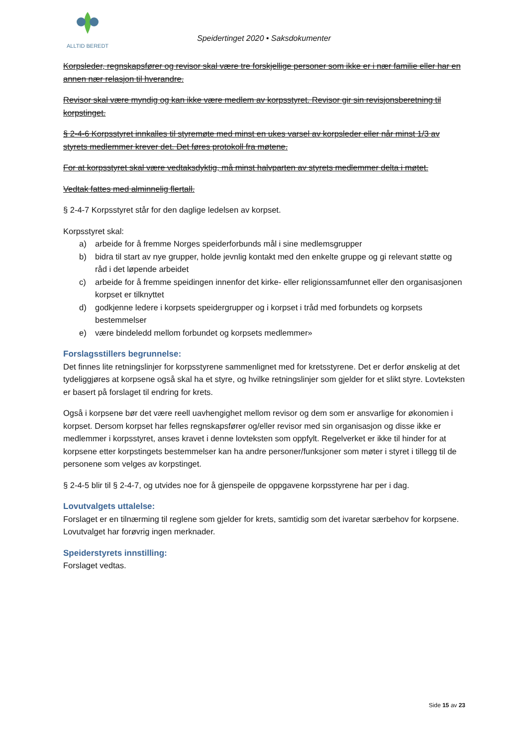ALLTID BEREDT
Speidertinget 2020 • Saksdokumenter
Korpsleder, regnskapsfører og revisor skal være tre forskjellige personer som ikke er i nær familie eller har en annen nær relasjon til hverandre.
Revisor skal være myndig og kan ikke være medlem av korpsstyret. Revisor gir sin revisjonsberetning til korpstinget.
§ 2-4-6 Korpsstyret innkalles til styremøte med minst en ukes varsel av korpsleder eller når minst 1/3 av styrets medlemmer krever det. Det føres protokoll fra møtene.
For at korpsstyret skal være vedtaksdyktig, må minst halvparten av styrets medlemmer delta i møtet.
Vedtak fattes med alminnelig flertall.
§ 2-4-7 Korpsstyret står for den daglige ledelsen av korpset.
Korpsstyret skal:
a) arbeide for å fremme Norges speiderforbunds mål i sine medlemsgrupper
b) bidra til start av nye grupper, holde jevnlig kontakt med den enkelte gruppe og gi relevant støtte og råd i det løpende arbeidet
c) arbeide for å fremme speidingen innenfor det kirke- eller religionssamfunnet eller den organisasjonen korpset er tilknyttet
d) godkjenne ledere i korpsets speidergrupper og i korpset i tråd med forbundets og korpsets bestemmelser
e) være bindeledd mellom forbundet og korpsets medlemmer»
Forslagsstillers begrunnelse:
Det finnes lite retningslinjer for korpsstyrene sammenlignet med for kretsstyrene. Det er derfor ønskelig at det tydeliggjøres at korpsene også skal ha et styre, og hvilke retningslinjer som gjelder for et slikt styre. Lovteksten er basert på forslaget til endring for krets.
Også i korpsene bør det være reell uavhengighet mellom revisor og dem som er ansvarlige for økonomien i korpset. Dersom korpset har felles regnskapsfører og/eller revisor med sin organisasjon og disse ikke er medlemmer i korpsstyret, anses kravet i denne lovteksten som oppfylt. Regelverket er ikke til hinder for at korpsene etter korpstingets bestemmelser kan ha andre personer/funksjoner som møter i styret i tillegg til de personene som velges av korpstinget.
§ 2-4-5 blir til § 2-4-7, og utvides noe for å gjenspeile de oppgavene korpsstyrene har per i dag.
Lovutvalgets uttalelse:
Forslaget er en tilnærming til reglene som gjelder for krets, samtidig som det ivaretar særbehov for korpsene. Lovutvalget har forøvrig ingen merknader.
Speiderstyrets innstilling:
Forslaget vedtas.
Side 15 av 23